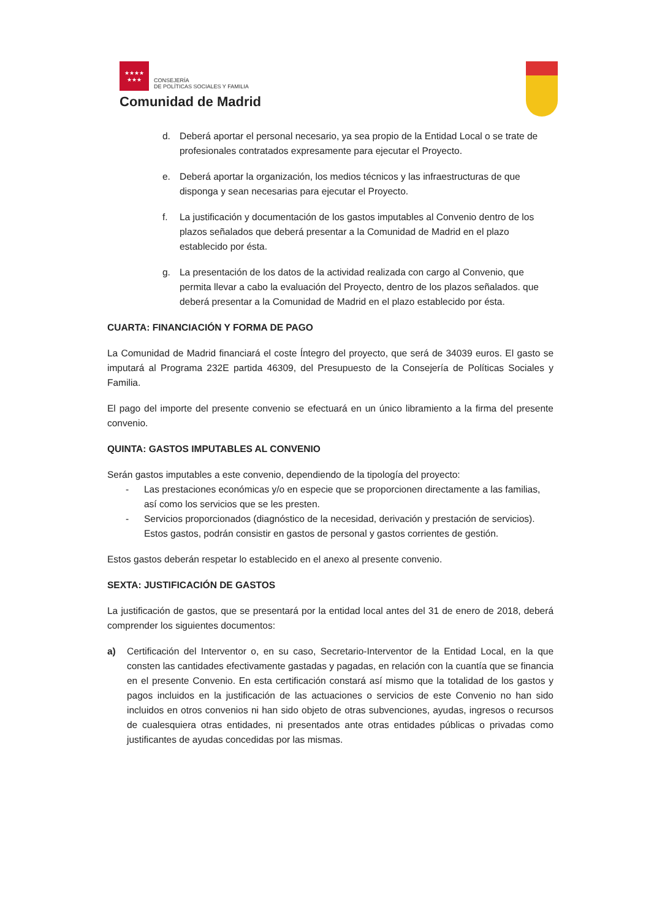★★★★
★★★
CONSEJERÍA
DE POLÍTICAS SOCIALES Y FAMILIA
Comunidad de Madrid
d. Deberá aportar el personal necesario, ya sea propio de la Entidad Local o se trate de profesionales contratados expresamente para ejecutar el Proyecto.
e. Deberá aportar la organización, los medios técnicos y las infraestructuras de que disponga y sean necesarias para ejecutar el Proyecto.
f. La justificación y documentación de los gastos imputables al Convenio dentro de los plazos señalados que deberá presentar a la Comunidad de Madrid en el plazo establecido por ésta.
g. La presentación de los datos de la actividad realizada con cargo al Convenio, que permita llevar a cabo la evaluación del Proyecto, dentro de los plazos señalados. que deberá presentar a la Comunidad de Madrid en el plazo establecido por ésta.
CUARTA: FINANCIACIÓN Y FORMA DE PAGO
La Comunidad de Madrid financiará el coste Íntegro del proyecto, que será de 34039 euros. El gasto se imputará al Programa 232E partida 46309, del Presupuesto de la Consejería de Políticas Sociales y Familia.
El pago del importe del presente convenio se efectuará en un único libramiento a la firma del presente convenio.
QUINTA: GASTOS IMPUTABLES AL CONVENIO
Serán gastos imputables a este convenio, dependiendo de la tipología del proyecto:
- Las prestaciones económicas y/o en especie que se proporcionen directamente a las familias, así como los servicios que se les presten.
- Servicios proporcionados (diagnóstico de la necesidad, derivación y prestación de servicios). Estos gastos, podrán consistir en gastos de personal y gastos corrientes de gestión.
Estos gastos deberán respetar lo establecido en el anexo al presente convenio.
SEXTA: JUSTIFICACIÓN DE GASTOS
La justificación de gastos, que se presentará por la entidad local antes del 31 de enero de 2018, deberá comprender los siguientes documentos:
a) Certificación del Interventor o, en su caso, Secretario-Interventor de la Entidad Local, en la que consten las cantidades efectivamente gastadas y pagadas, en relación con la cuantía que se financia en el presente Convenio. En esta certificación constará así mismo que la totalidad de los gastos y pagos incluidos en la justificación de las actuaciones o servicios de este Convenio no han sido incluidos en otros convenios ni han sido objeto de otras subvenciones, ayudas, ingresos o recursos de cualesquiera otras entidades, ni presentados ante otras entidades públicas o privadas como justificantes de ayudas concedidas por las mismas.